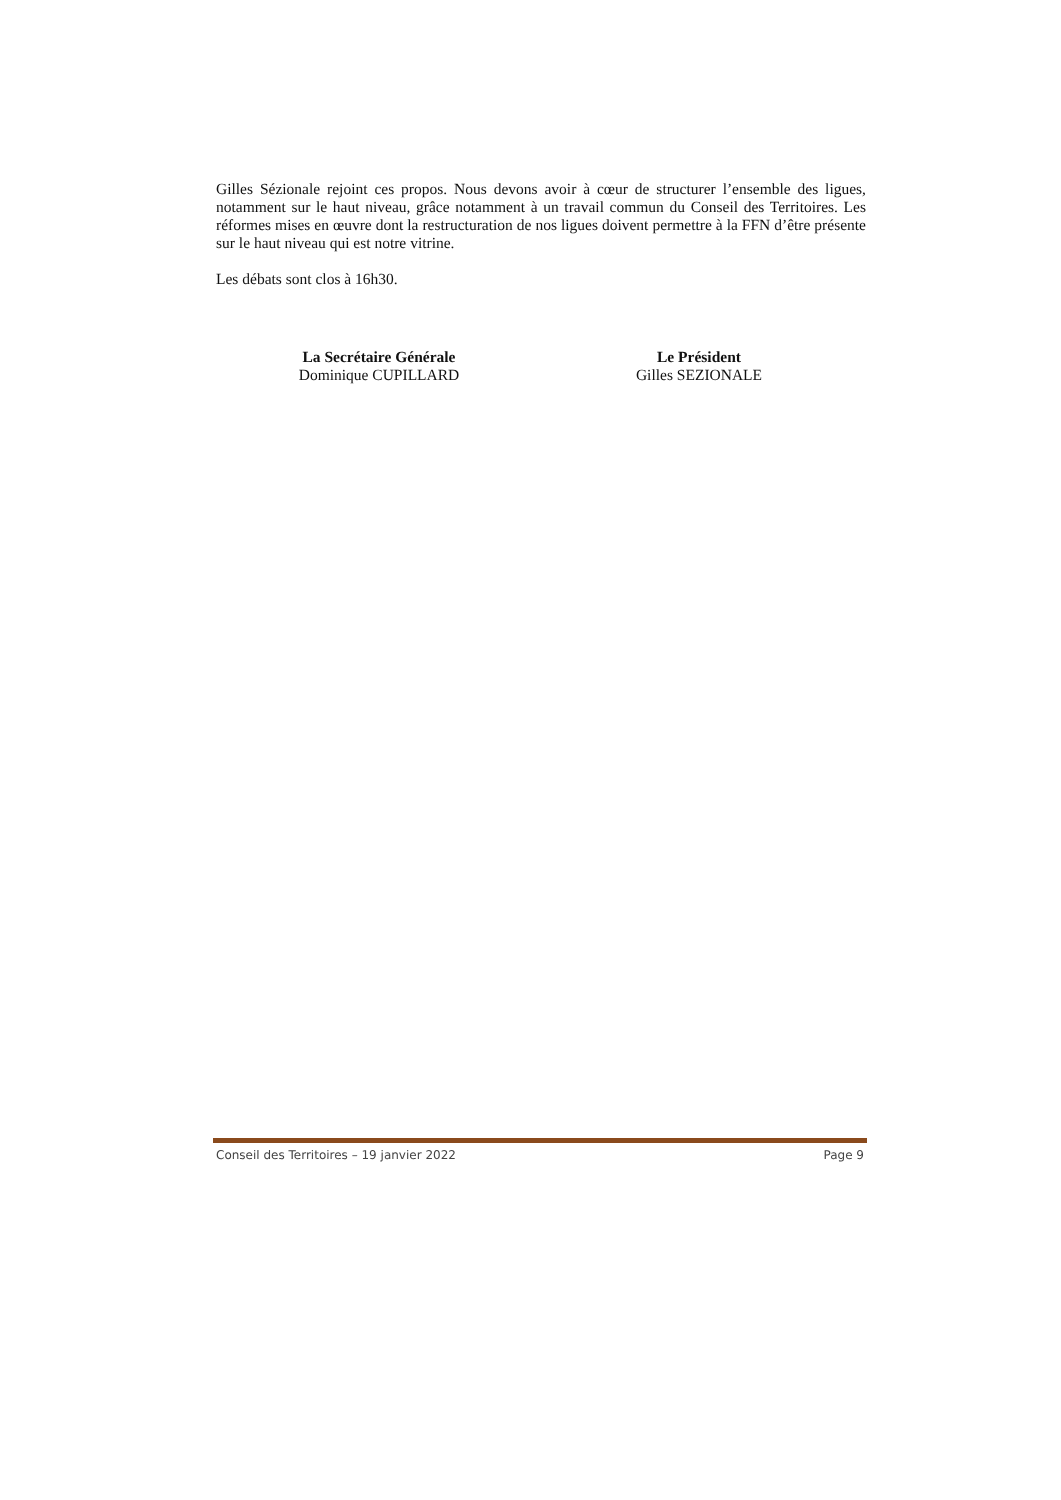Gilles Sézionale rejoint ces propos. Nous devons avoir à cœur de structurer l’ensemble des ligues, notamment sur le haut niveau, grâce notamment à un travail commun du Conseil des Territoires. Les réformes mises en œuvre dont la restructuration de nos ligues doivent permettre à la FFN d’être présente sur le haut niveau qui est notre vitrine.
Les débats sont clos à 16h30.
La Secrétaire Générale
Dominique CUPILLARD
Le Président
Gilles SEZIONALE
Conseil des Territoires – 19 janvier 2022 Page 9